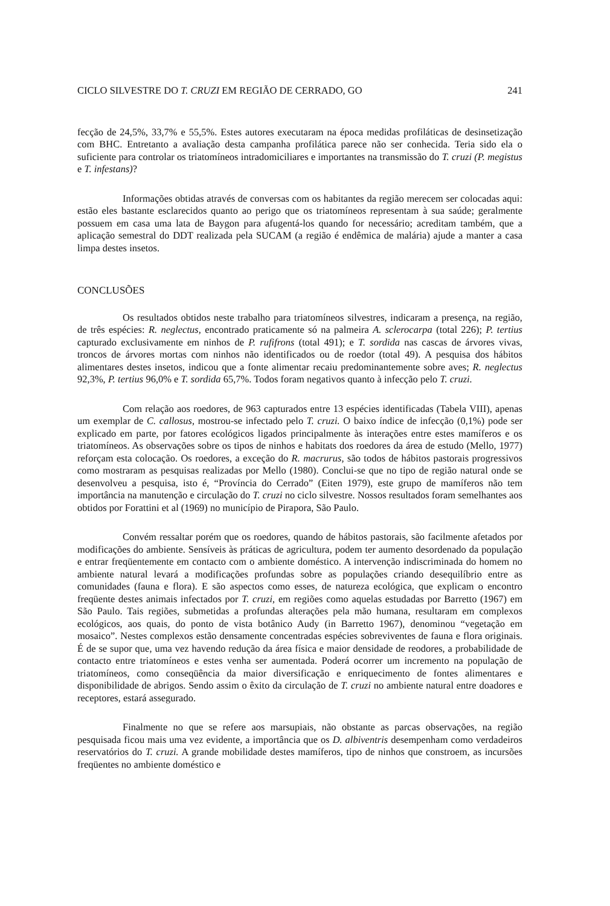CICLO SILVESTRE DO T. CRUZI EM REGIÃO DE CERRADO, GO 241
fecção de 24,5%, 33,7% e 55,5%. Estes autores executaram na época medidas profiláticas de desinsetização com BHC. Entretanto a avaliação desta campanha profilática parece não ser conhecida. Teria sido ela o suficiente para controlar os triatomíneos intradomiciliares e importantes na transmissão do T. cruzi (P. megistus e T. infestans)?
Informações obtidas através de conversas com os habitantes da região merecem ser colocadas aqui: estão eles bastante esclarecidos quanto ao perigo que os triatomíneos representam à sua saúde; geralmente possuem em casa uma lata de Baygon para afugentá-los quando for necessário; acreditam também, que a aplicação semestral do DDT realizada pela SUCAM (a região é endêmica de malária) ajude a manter a casa limpa destes insetos.
CONCLUSÕES
Os resultados obtidos neste trabalho para triatomíneos silvestres, indicaram a presença, na região, de três espécies: R. neglectus, encontrado praticamente só na palmeira A. sclerocarpa (total 226); P. tertius capturado exclusivamente em ninhos de P. rufifrons (total 491); e T. sordida nas cascas de árvores vivas, troncos de árvores mortas com ninhos não identificados ou de roedor (total 49). A pesquisa dos hábitos alimentares destes insetos, indicou que a fonte alimentar recaiu predominantemente sobre aves; R. neglectus 92,3%, P. tertius 96,0% e T. sordida 65,7%. Todos foram negativos quanto à infecção pelo T. cruzi.
Com relação aos roedores, de 963 capturados entre 13 espécies identificadas (Tabela VIII), apenas um exemplar de C. callosus, mostrou-se infectado pelo T. cruzi. O baixo índice de infecção (0,1%) pode ser explicado em parte, por fatores ecológicos ligados principalmente às interações entre estes mamíferos e os triatomíneos. As observações sobre os tipos de ninhos e habitats dos roedores da área de estudo (Mello, 1977) reforçam esta colocação. Os roedores, a exceção do R. macrurus, são todos de hábitos pastorais progressivos como mostraram as pesquisas realizadas por Mello (1980). Conclui-se que no tipo de região natural onde se desenvolveu a pesquisa, isto é, “Província do Cerrado” (Eiten 1979), este grupo de mamíferos não tem importância na manutenção e circulação do T. cruzi no ciclo silvestre. Nossos resultados foram semelhantes aos obtidos por Forattini et al (1969) no município de Pirapora, São Paulo.
Convém ressaltar porém que os roedores, quando de hábitos pastorais, são facilmente afetados por modificações do ambiente. Sensíveis às práticas de agricultura, podem ter aumento desordenado da população e entrar freqüentemente em contacto com o ambiente doméstico. A intervenção indiscriminada do homem no ambiente natural levará a modificações profundas sobre as populações criando desequilíbrio entre as comunidades (fauna e flora). E são aspectos como esses, de natureza ecológica, que explicam o encontro freqüente destes animais infectados por T. cruzi, em regiões como aquelas estudadas por Barretto (1967) em São Paulo. Tais regiões, submetidas a profundas alterações pela mão humana, resultaram em complexos ecológicos, aos quais, do ponto de vista botânico Audy (in Barretto 1967), denominou “vegetação em mosaico”. Nestes complexos estão densamente concentradas espécies sobreviventes de fauna e flora originais. É de se supor que, uma vez havendo redução da área física e maior densidade de reodores, a probabilidade de contacto entre triatomíneos e estes venha ser aumentada. Poderá ocorrer um incremento na população de triatomíneos, como conseqüência da maior diversificação e enriquecimento de fontes alimentares e disponibilidade de abrigos. Sendo assim o êxito da circulação de T. cruzi no ambiente natural entre doadores e receptores, estará assegurado.
Finalmente no que se refere aos marsupiais, não obstante as parcas observações, na região pesquisada ficou mais uma vez evidente, a importância que os D. albiventris desempenham como verdadeiros reservatórios do T. cruzi. A grande mobilidade destes mamíferos, tipo de ninhos que constroem, as incursões freqüentes no ambiente doméstico e